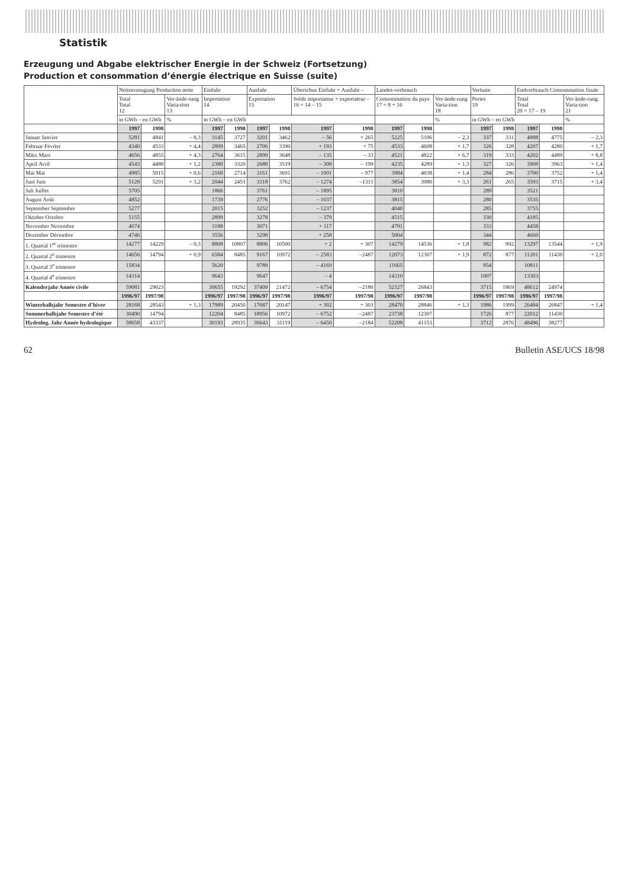Statistik
Erzeugung und Abgabe elektrischer Energie in der Schweiz (Fortsetzung)
Production et consommation d’énergie électrique en Suisse (suite)
| | Nettoerzeugung Production nette | | | Einfuhr | | Ausfuhr | | Überschus Einfuhr + Ausfuhr – | | Landes-verbrauch | | | Verluste | | Endverbrauch Consommation finale | | |
| --- | --- | --- | --- | --- | --- | --- | --- | --- | --- | --- | --- | --- | --- | --- | --- | --- | --- |
| | Total Total 12 | | Ver-ände-rung Varia-tion 13 | Importation 14 | | Exportation 15 | | Solde importateur + exportateur – 16 = 14 – 15 | | Consommation du pays 17 = 8 + 16 | | Ver-ände-rung Varia-tion 18 | Pertes 19 | | Total Total 20 = 17 – 19 | | Ver-ände-rung Varia-tion 21 |
| | in GWh – en GWh | | % | in GWh – en GWh | | | | | | | | % | in GWh – en GWh | | | | % |
| | 1997 | 1998 | | 1997 | 1998 | 1997 | 1998 | 1997 | 1998 | 1997 | 1998 | | 1997 | 1998 | 1997 | 1998 | |
| Januar Janvier | 5281 | 4841 | – 8,3 | 3145 | 3727 | 3201 | 3462 | – 56 | + 265 | 5225 | 5106 | – 2,3 | 337 | 331 | 4888 | 4775 | – 2,3 |
| Februar Février | 4340 | 4533 | + 4,4 | 2899 | 3465 | 2706 | 3390 | + 193 | + 75 | 4533 | 4608 | + 1,7 | 326 | 328 | 4207 | 4280 | + 1,7 |
| März Mars | 4656 | 4855 | + 4,3 | 2764 | 3615 | 2899 | 3648 | – 135 | – 33 | 4521 | 4822 | + 6,7 | 319 | 333 | 4202 | 4489 | + 8,8 |
| April Avril | 4543 | 4488 | + 1,2 | 2380 | 3320 | 2688 | 3519 | – 308 | – 199 | 4235 | 4289 | + 1,3 | 327 | 326 | 3908 | 3963 | + 1,4 |
| Mai Mai | 4985 | 5015 | + 0,6 | 2160 | 2714 | 3161 | 3691 | – 1001 | – 977 | 3984 | 4038 | + 1,4 | 284 | 286 | 3700 | 3752 | + 1,4 |
| Juni Juin | 5128 | 5291 | + 3,2 | 2044 | 2451 | 3318 | 3762 | – 1274 | –1311 | 3854 | 3980 | + 3,3 | 261 | 265 | 3593 | 3715 | + 3,4 |
| Juli Juillet | 5705 | | | 1866 | | 3761 | | – 1895 | | 3810 | | | 289 | | 3521 | | |
| August Août | 4852 | | | 1739 | | 2776 | | – 1037 | | 3815 | | | 280 | | 3535 | | |
| September Septembre | 5277 | | | 2015 | | 3252 | | – 1237 | | 4040 | | | 285 | | 3755 | | |
| Oktober Octobre | 5155 | | | 2899 | | 3278 | | – 379 | | 4515 | | | 330 | | 4185 | | |
| November Novembre | 4674 | | | 3188 | | 3071 | | + 117 | | 4791 | | | 333 | | 4458 | | |
| Dezember Décembre | 4746 | | | 3556 | | 3298 | | + 258 | | 5004 | | | 344 | | 4660 | | |
| 1. Quartal 1<sup>er</sup> trimestre | 14277 | 14229 | – 0,3 | 8808 | 10807 | 8806 | 10500 | + 2 | + 307 | 14279 | 14536 | + 1,8 | 982 | 992 | 13297 | 13544 | + 1,9 |
| 2. Quartal 2<sup>e</sup> trimestre | 14656 | 14794 | + 0,9 | 6584 | 8485 | 9167 | 10972 | – 2583 | –2487 | 12073 | 12307 | + 1,9 | 872 | 877 | 11201 | 11430 | + 2,0 |
| 3. Quartal 3<sup>e</sup> trimestre | 15834 | | | 5620 | | 9789 | | – 4169 | | 11665 | | | 854 | | 10811 | | |
| 4. Quartal 4<sup>e</sup> trimestre | 14314 | | | 9643 | | 9647 | | – 4 | | 14310 | | | 1007 | | 13303 | | |
| Kalenderjahr Année civile | 59081 | 29023 | | 30655 | 19292 | 37409 | 21472 | – 6754 | –2180 | 52327 | 26843 | | 3715 | 1869 | 48612 | 24974 | |
| | 1996/97 | 1997/98 | | 1996/97 | 1997/98 | 1996/97 | 1997/98 | 1996/97 | 1997/98 | 1996/97 | 1997/98 | | 1996/97 | 1997/98 | 1996/97 | 1997/98 | |
| Winterhalbjahr Semestre d’hiver | 28168 | 28543 | + 1,3 | 17989 | 20450 | 17687 | 20147 | + 302 | + 303 | 28470 | 28846 | + 1,3 | 1986 | 1999 | 26484 | 26847 | + 1,4 |
| Sommerhalbjahr Semestre d’été | 30490 | 14794 | | 12204 | 8485 | 18956 | 10972 | – 6752 | –2487 | 23738 | 12307 | | 1726 | 877 | 22012 | 11430 | |
| Hydrolog. Jahr Année hydrologique | 58658 | 43337 | | 30193 | 28935 | 36643 | 31119 | – 6450 | –2184 | 52208 | 41153 | | 3712 | 2876 | 48496 | 38277 | |
62 Bulletin ASE/UCS 18/98